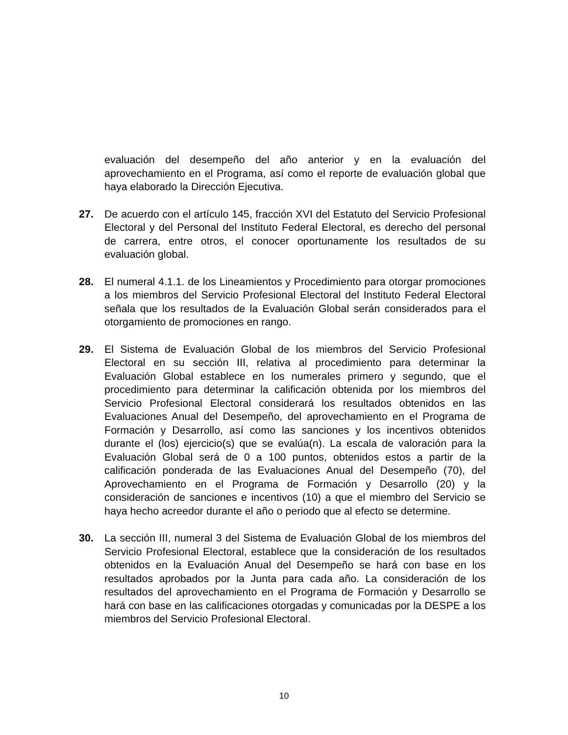evaluación del desempeño del año anterior y en la evaluación del aprovechamiento en el Programa, así como el reporte de evaluación global que haya elaborado la Dirección Ejecutiva.
27. De acuerdo con el artículo 145, fracción XVI del Estatuto del Servicio Profesional Electoral y del Personal del Instituto Federal Electoral, es derecho del personal de carrera, entre otros, el conocer oportunamente los resultados de su evaluación global.
28. El numeral 4.1.1. de los Lineamientos y Procedimiento para otorgar promociones a los miembros del Servicio Profesional Electoral del Instituto Federal Electoral señala que los resultados de la Evaluación Global serán considerados para el otorgamiento de promociones en rango.
29. El Sistema de Evaluación Global de los miembros del Servicio Profesional Electoral en su sección III, relativa al procedimiento para determinar la Evaluación Global establece en los numerales primero y segundo, que el procedimiento para determinar la calificación obtenida por los miembros del Servicio Profesional Electoral considerará los resultados obtenidos en las Evaluaciones Anual del Desempeño, del aprovechamiento en el Programa de Formación y Desarrollo, así como las sanciones y los incentivos obtenidos durante el (los) ejercicio(s) que se evalúa(n). La escala de valoración para la Evaluación Global será de 0 a 100 puntos, obtenidos estos a partir de la calificación ponderada de las Evaluaciones Anual del Desempeño (70), del Aprovechamiento en el Programa de Formación y Desarrollo (20) y la consideración de sanciones e incentivos (10) a que el miembro del Servicio se haya hecho acreedor durante el año o periodo que al efecto se determine.
30. La sección III, numeral 3 del Sistema de Evaluación Global de los miembros del Servicio Profesional Electoral, establece que la consideración de los resultados obtenidos en la Evaluación Anual del Desempeño se hará con base en los resultados aprobados por la Junta para cada año. La consideración de los resultados del aprovechamiento en el Programa de Formación y Desarrollo se hará con base en las calificaciones otorgadas y comunicadas por la DESPE a los miembros del Servicio Profesional Electoral.
10